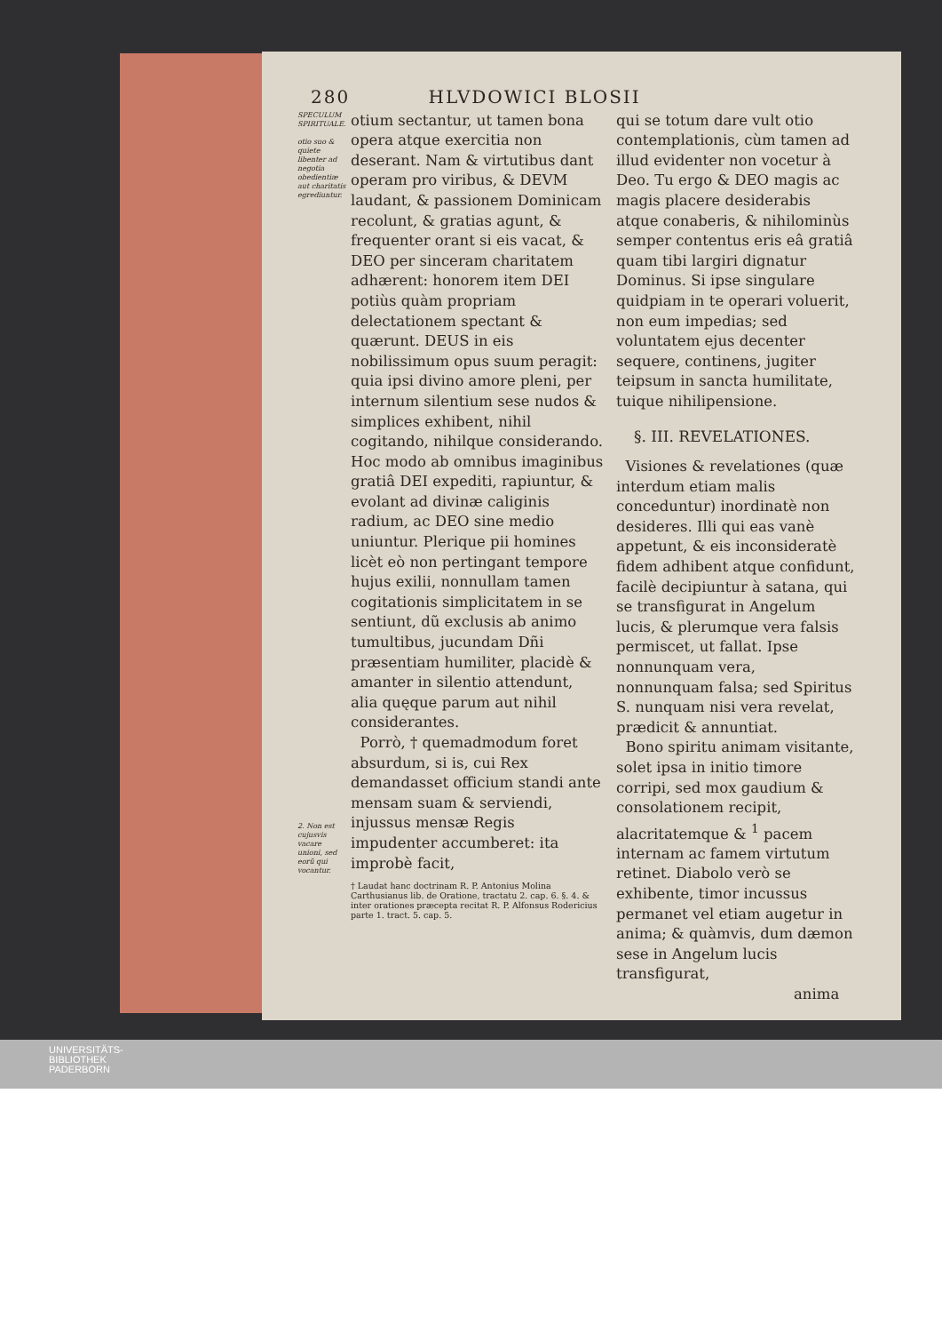280 HLVDOWICI BLOSII
SPECULUM SPIRITUALE.
otio suo & quiete libenter ad negotia obedientiæ aut charitatis egrediuntur.
2. Non est cujusvis vacare unioni, sed eorũ qui vocantur.
otium sectantur, ut tamen bona opera atque exercitia non deserant. Nam & virtutibus dant operam pro viribus, & DEVM laudant, & passionem Dominicam recolunt, & gratias agunt, & frequenter orant si eis vacat, & DEO per sinceram charitatem adhærent: honorem item DEI potiùs quàm propriam delectationem spectant & quærunt. DEUS in eis nobilissimum opus suum peragit: quia ipsi divino amore pleni, per internum silentium sese nudos & simplices exhibent, nihil cogitando, nihilque considerando. Hoc modo ab omnibus imaginibus gratiâ DEI expediti, rapiuntur, & evolant ad divinæ caliginis radium, ac DEO sine medio uniuntur. Plerique pii homines licèt eò non pertingant tempore hujus exilii, nonnullam tamen cogitationis simplicitatem in se sentiunt, dũ exclusis ab animo tumultibus, jucundam Dñi præsentiam humiliter, placidè & amanter in silentio attendunt, alia quęque parum aut nihil considerantes.
Porrò, † quemadmodum foret absurdum, si is, cui Rex demandasset officium standi ante mensam suam & serviendi, injussus mensæ Regis impudenter accumberet: ita improbè facit,
† Laudat hanc doctrinam R. P. Antonius Molina Carthusianus lib. de Oratione, tractatu 2. cap. 6. §. 4. & inter orationes præcepta recitat R. P. Alfonsus Rodericius parte 1. tract. 5. cap. 5.
qui se totum dare vult otio contemplationis, cùm tamen ad illud evidenter non vocetur à Deo. Tu ergo & DEO magis ac magis placere desiderabis atque conaberis, & nihilominùs semper contentus eris eâ gratiâ quam tibi largiri dignatur Dominus. Si ipse singulare quidpiam in te operari voluerit, non eum impedias; sed voluntatem ejus decenter sequere, continens, jugiter teipsum in sancta humilitate, tuique nihilipensione.
§. III. REVELATIONES.
Visiones & revelationes (quæ interdum etiam malis conceduntur) inordinatè non desideres. Illi qui eas vanè appetunt, & eis inconsideratè fidem adhibent atque confidunt, facilè decipiuntur à satana, qui se transfigurat in Angelum lucis, & plerumque vera falsis permiscet, ut fallat. Ipse nonnunquam vera, nonnunquam falsa; sed Spiritus S. nunquam nisi vera revelat, prædicit & annuntiat.
Bono spiritu animam visitante, solet ipsa in initio timore corripi, sed mox gaudium & consolationem recipit, alacritatemque & <sup>1</sup> pacem internam ac famem virtutum retinet. Diabolo verò se exhibente, timor incussus permanet vel etiam augetur in anima; & quàmvis, dum dæmon sese in Angelum lucis transfigurat,
anima
UNIVERSITÄTS-
BIBLIOTHEK
PADERBORN